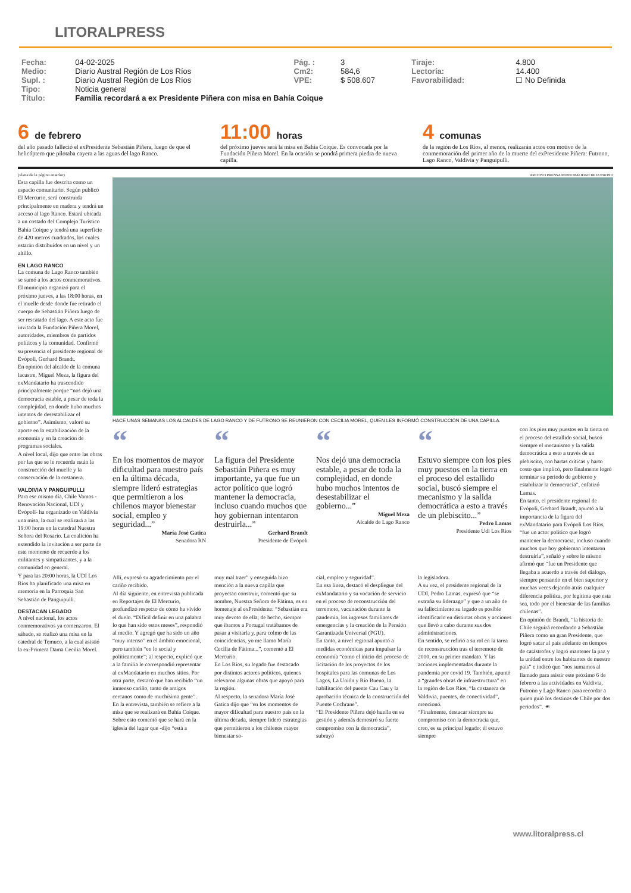LITORALPRESS
| Fecha: | 04-02-2025 | Pág. : | 3 | Tiraje: | 4.800 |
| Medio: | Diario Austral Región de Los Ríos | Cm2: | 584,6 | Lectoría: | 14.400 |
| Supl. : | Diario Austral Región de Los Ríos | VPE: | $ 508.607 | Favorabilidad: | ☐ No Definida |
| Tipo: | Noticia general | | | | |
| Título: | Familia recordará a ex Presidente Piñera con misa en Bahía Coique | | | | |
6 de febrero
del año pasado falleció el exPresidente Sebastián Piñera, luego de que el helicóptero que pilotaba cayera a las aguas del lago Ranco.
11:00 horas
del próximo jueves será la misa en Bahía Coique. Es convocada por la Fundación Piñera Morel. En la ocasión se pondrá primera piedra de nueva capilla.
4 comunas
de la región de Los Ríos, al menos, realizarán actos con motivo de la conmemoración del primer año de la muerte del exPresidente Piñera: Futrono, Lago Ranco, Valdivia y Panguipulli.
(viene de la página anterior)
Esta capilla fue descrita como un espacio comunitario. Según publicó El Mercurio, será construida principalmente en madera y tendrá un acceso al lago Ranco. Estará ubicada a un costado del Complejo Turístico Bahía Coique y tendrá una superficie de 420 metros cuadrados, los cuales estarán distribuidos en un nivel y un altillo.
EN LAGO RANCO
La comuna de Lago Ranco también se sumó a los actos conmemorativos. El municipio organizó para el próximo jueves, a las 18:00 horas, en el muelle desde donde fue retirado el cuerpo de Sebastián Piñera luego de ser rescatado del lago. A este acto fue invitada la Fundación Piñera Morel, autoridades, miembros de partidos políticos y la comunidad. Confirmó su presencia el presidente regional de Evópoli, Gerhard Brandt.
En opinión del alcalde de la comuna lacustre, Miguel Meza, la figura del exMandatario ha trascendido principalmente porque “nos dejó una democracia estable, a pesar de toda la complejidad, en donde hubo muchos intentos de desestabilizar el gobierno”. Asimismo, valoró su aporte en la estabilización de la economía y en la creación de programas sociales.
A nivel local, dijo que entre las obras por las que se le recuerda están la construcción del muelle y la conservación de la costanera.
VALDIVIA Y PANGUIPULLI
Para ese mismo día, Chile Vamos -Renovación Nacional, UDI y Evópoli- ha organizado en Valdivia una misa, la cual se realizará a las 19:00 horas en la catedral Nuestra Señora del Rosario. La coalición ha extendido la invitación a ser parte de este momento de recuerdo a los militantes y simpatizantes, y a la comunidad en general.
Y para las 20:00 horas, la UDI Los Ríos ha planificado una misa en memoria en la Parroquia San Sebastián de Panguipulli.
DESTACAN LEGADO
A nivel nacional, los actos conmemorativos ya comenzaron. El sábado, se realizó una misa en la catedral de Temuco, a la cual asistió la ex-Primera Dama Cecilia Morel.
ARCHIVO PRENSA MUNICIPALIDAD DE FUTRONO
HACE UNAS SEMANAS LOS ALCALDES DE LAGO RANCO Y DE FUTRONO SE REUNIERON CON CECILIA MOREL, QUIEN LES INFORMÓ CONSTRUCCIÓN DE UNA CAPILLA.
“
En los momentos de mayor dificultad para nuestro país en la última década, siempre lideró estrategias que permitieron a los chilenos mayor bienestar social, empleo y seguridad...”
María José Gatica
Senadora RN
“
La figura del Presidente Sebastián Piñera es muy importante, ya que fue un actor político que logró mantener la democracia, incluso cuando muchos que hoy gobiernan intentaron destruirla...”
Gerhard Brandt
Presidente de Evópoli
“
Nos dejó una democracia estable, a pesar de toda la complejidad, en donde hubo muchos intentos de desestabilizar el gobierno...”
Miguel Meza
Alcalde de Lago Ranco
“
Estuvo siempre con los pies muy puestos en la tierra en el proceso del estallido social, buscó siempre el mecanismo y la salida democrática a esto a través de un plebiscito...”
Pedro Lamas
Presidente Udi Los Ríos
con los pies muy puestos en la tierra en el proceso del estallido social, buscó siempre el mecanismo y la salida democrática a esto a través de un plebiscito, con hartas críticas y harto costo que implicó, pero finalmente logró terminar su periodo de gobierno y estabilizar la democracia”, enfatizó Lamas.
En tanto, el presidente regional de Evópoli, Gerhard Brandt, apuntó a la importancia de la figura del exMandatario para Evópoli Los Ríos, “fue un actor político que logró mantener la democracia, incluso cuando muchos que hoy gobiernan intentaron destruirla”, señaló y sobre lo mismo afirmó que “fue un Presidente que llegaba a acuerdo a través del diálogo, siempre pensando en el bien superior y muchas veces dejando atrás cualquier diferencia política, por legítima que esta sea, todo por el bienestar de las familias chilenas”.
En opinión de Brandt, “la historia de Chile seguirá recordando a Sebastián Piñera como un gran Presidente, que logró sacar al país adelante en tiempos de catástrofes y logró mantener la paz y la unidad entre los habitantes de nuestro país” e indicó que “nos sumamos al llamado para asistir este próximo 6 de febrero a las actividades en Valdivia, Futrono y Lago Ranco para recordar a quien guió los destinos de Chile por dos periodos”. ☙
Allí, expresó su agradecimiento por el cariño recibido.
Al día siguiente, en entrevista publicada en Reportajes de El Mercurio, profundizó respecto de cómo ha vivido el duelo. “Difícil definir en una palabra lo que han sido estos meses”, respondió al medio. Y agregó que ha sido un año “muy intenso” en el ámbito emocional, pero también “en lo social y políticamente”; al respecto, explicó que a la familia le correspondió representar al exMandatario en muchos sitios. Por otra parte, destacó que han recibido “un inmenso cariño, tanto de amigos cercanos como de muchísima gente”.
En la entrevista, también se refiere a la misa que se realizará en Bahía Coique. Sobre esto comentó que se hará en la iglesia del lugar que -dijo “está a
muy mal traer” y enseguida hizo mención a la nueva capilla que proyectan construir, comentó que su nombre, Nuestra Señora de Fátima, es en homenaje al exPresidente: “Sebastián era muy devoto de ella; de hecho, siempre que íbamos a Portugal tratábamos de pasar a visitarla y, para colmo de las coincidencias, yo me llamo María Cecilia de Fátima...”, comentó a El Mercurio.
En Los Ríos, su legado fue destacado por distintos actores políticos, quienes relevaron algunas obras que apoyó para la región.
Al respecto, la senadora María José Gatica dijo que “en los momentos de mayor dificultad para nuestro país en la última década, siempre lideró estrategias que permitieron a los chilenos mayor bienestar so-
cial, empleo y seguridad”.
En esa línea, destacó el despliegue del exMandatario y su vocación de servicio en el proceso de reconstrucción del terremoto, vacunación durante la pandemia, los ingresos familiares de emergencias y la creación de la Pensión Garantizada Universal (PGU).
En tanto, a nivel regional apuntó a medidas económicas para impulsar la economía “como el inicio del proceso de licitación de los proyectos de los hospitales para las comunas de Los Lagos, La Unión y Río Bueno, la habilitación del puente Cau Cau y la aprobación técnica de la construcción del Puente Cochrane”.
“El Presidente Piñera dejó huella en su gestión y además demostró su fuerte compromiso con la democracia”, subrayó
la legisladora.
A su vez, el presidente regional de la UDI, Pedro Lamas, expresó que “se extraña su liderazgo” y que a un año de su fallecimiento su legado es posible identificarlo en distintas obras y acciones que llevó a cabo durante sus dos administraciones.
En sentido, se refirió a su rol en la tarea de reconstrucción tras el terremoto de 2010, en su primer mandato. Y las acciones implementadas durante la pandemia por covid 19. También, apuntó a “grandes obras de infraestructura” en la región de Los Ríos, “la costanera de Valdivia, puentes, de conectividad”, mencionó.
“Finalmente, destacar siempre su compromiso con la democracia que, creo, es su principal legado; él estuvo siempre
www.litoralpress.cl